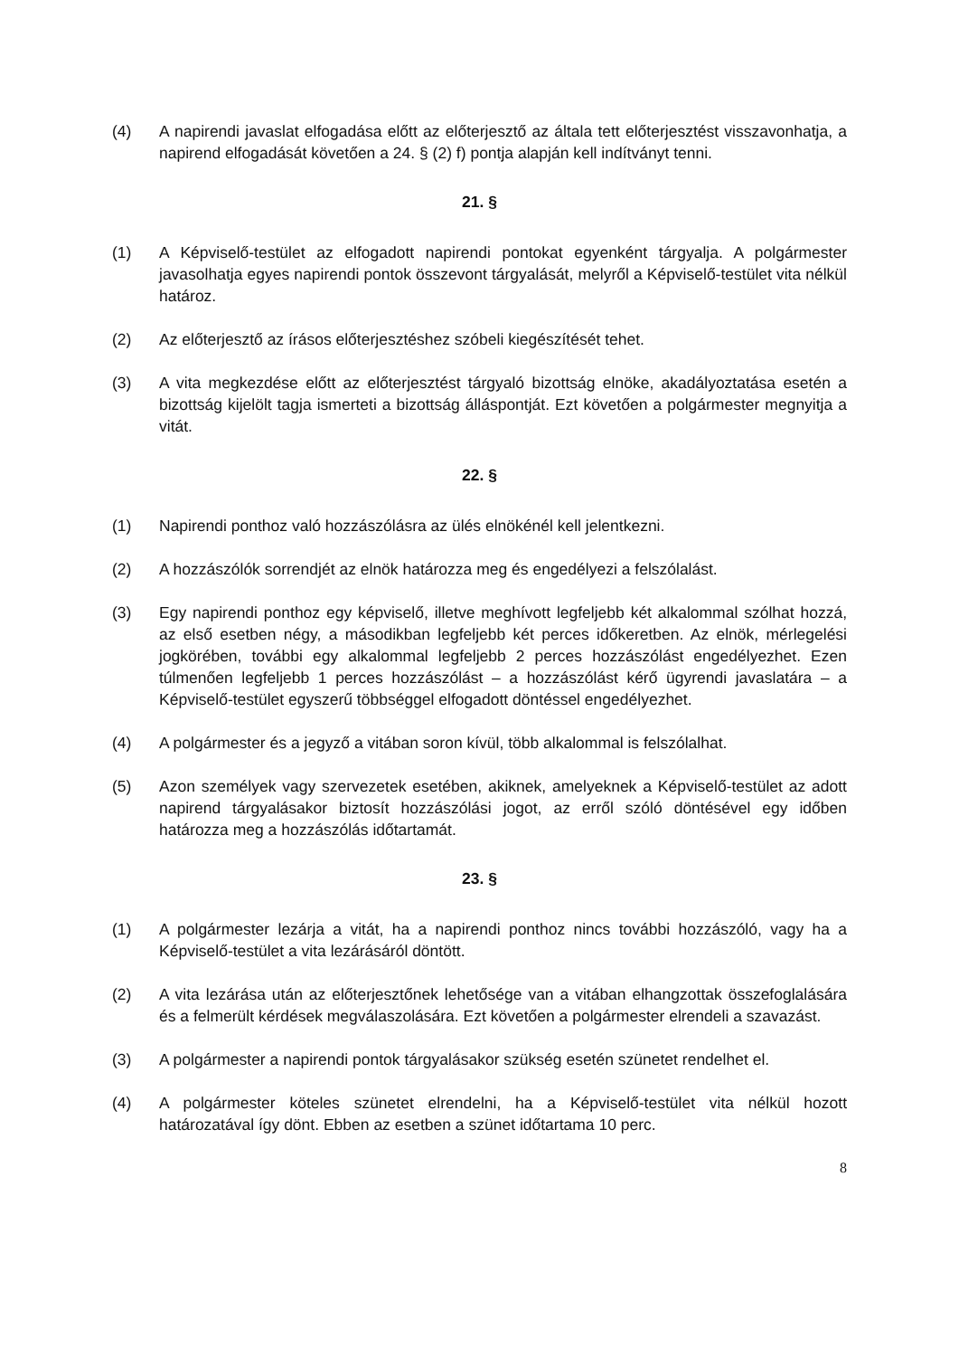(4) A napirendi javaslat elfogadása előtt az előterjesztő az általa tett előterjesztést visszavonhatja, a napirend elfogadását követően a 24. § (2) f) pontja alapján kell indítványt tenni.
21. §
(1) A Képviselő-testület az elfogadott napirendi pontokat egyenként tárgyalja. A polgármester javasolhatja egyes napirendi pontok összevont tárgyalását, melyről a Képviselő-testület vita nélkül határoz.
(2) Az előterjesztő az írásos előterjesztéshez szóbeli kiegészítését tehet.
(3) A vita megkezdése előtt az előterjesztést tárgyaló bizottság elnöke, akadályoztatása esetén a bizottság kijelölt tagja ismerteti a bizottság álláspontját. Ezt követően a polgármester megnyitja a vitát.
22. §
(1) Napirendi ponthoz való hozzászólásra az ülés elnökénél kell jelentkezni.
(2) A hozzászólók sorrendjét az elnök határozza meg és engedélyezi a felszólalást.
(3) Egy napirendi ponthoz egy képviselő, illetve meghívott legfeljebb két alkalommal szólhat hozzá, az első esetben négy, a másodikban legfeljebb két perces időkeretben. Az elnök, mérlegelési jogkörében, további egy alkalommal legfeljebb 2 perces hozzászólást engedélyezhet. Ezen túlmenően legfeljebb 1 perces hozzászólást – a hozzászólást kérő ügyrendi javaslatára – a Képviselő-testület egyszerű többséggel elfogadott döntéssel engedélyezhet.
(4) A polgármester és a jegyző a vitában soron kívül, több alkalommal is felszólalhat.
(5) Azon személyek vagy szervezetek esetében, akiknek, amelyeknek a Képviselő-testület az adott napirend tárgyalásakor biztosít hozzászólási jogot, az erről szóló döntésével egy időben határozza meg a hozzászólás időtartamát.
23. §
(1) A polgármester lezárja a vitát, ha a napirendi ponthoz nincs további hozzászóló, vagy ha a Képviselő-testület a vita lezárásáról döntött.
(2) A vita lezárása után az előterjesztőnek lehetősége van a vitában elhangzottak összefoglalására és a felmerült kérdések megválaszolására. Ezt követően a polgármester elrendeli a szavazást.
(3) A polgármester a napirendi pontok tárgyalásakor szükség esetén szünetet rendelhet el.
(4) A polgármester köteles szünetet elrendelni, ha a Képviselő-testület vita nélkül hozott határozatával így dönt. Ebben az esetben a szünet időtartama 10 perc.
8